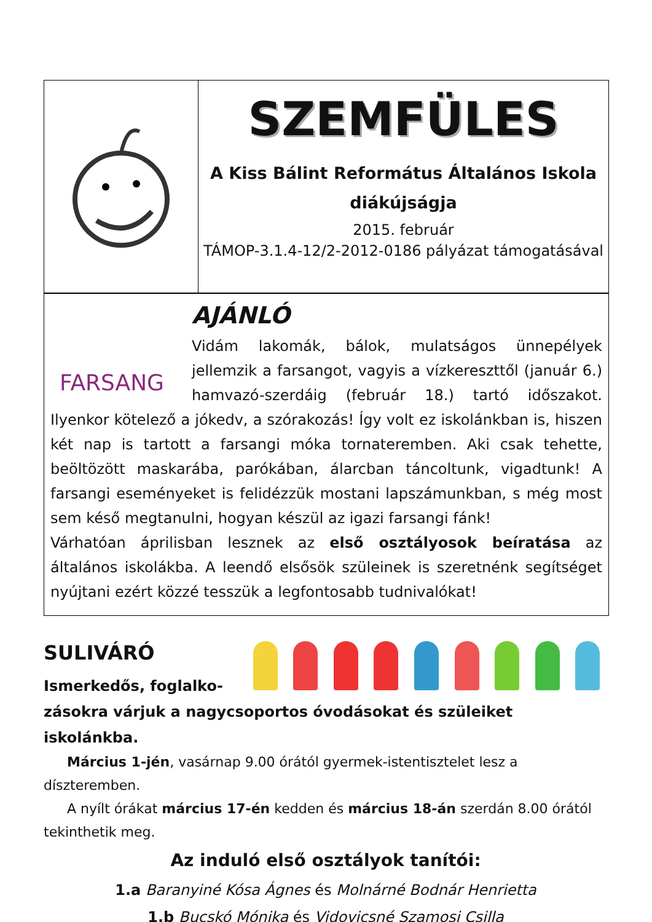SZEMFÜLES
A Kiss Bálint Református Általános Iskola diákújságja
2015. február
TÁMOP-3.1.4-12/2-2012-0186 pályázat támogatásával
FARSANG
AJÁNLÓ
Vidám lakomák, bálok, mulatságos ünnepélyek jellemzik a farsangot, vagyis a vízkereszttől (január 6.) hamvazó-szerdáig (február 18.) tartó időszakot. Ilyenkor kötelező a jókedv, a szórakozás! Így volt ez iskolánkban is, hiszen két nap is tartott a farsangi móka tornateremben. Aki csak tehette, beöltözött maskarába, parókában, álarcban táncoltunk, vigadtunk! A farsangi eseményeket is felidézzük mostani lapszámunkban, s még most sem késő megtanulni, hogyan készül az igazi farsangi fánk!
Várhatóan áprilisban lesznek az első osztályosok beíratása az általános iskolákba. A leendő elsősök szüleinek is szeretnénk segítséget nyújtani ezért közzé tesszük a legfontosabb tudnivalókat!
SULIVÁRÓ
Ismerkedős, foglalko-zásokra várjuk a nagycsoportos óvodásokat és szüleiket iskolánkba.
Március 1-jén, vasárnap 9.00 órától gyermek-istentisztelet lesz a díszteremben.
A nyílt órákat március 17-én kedden és március 18-án szerdán 8.00 órától tekinthetik meg.
Az induló első osztályok tanítói:
1.a Baranyiné Kósa Ágnes és Molnárné Bodnár Henrietta
1.b Bucskó Mónika és Vidovicsné Szamosi Csilla